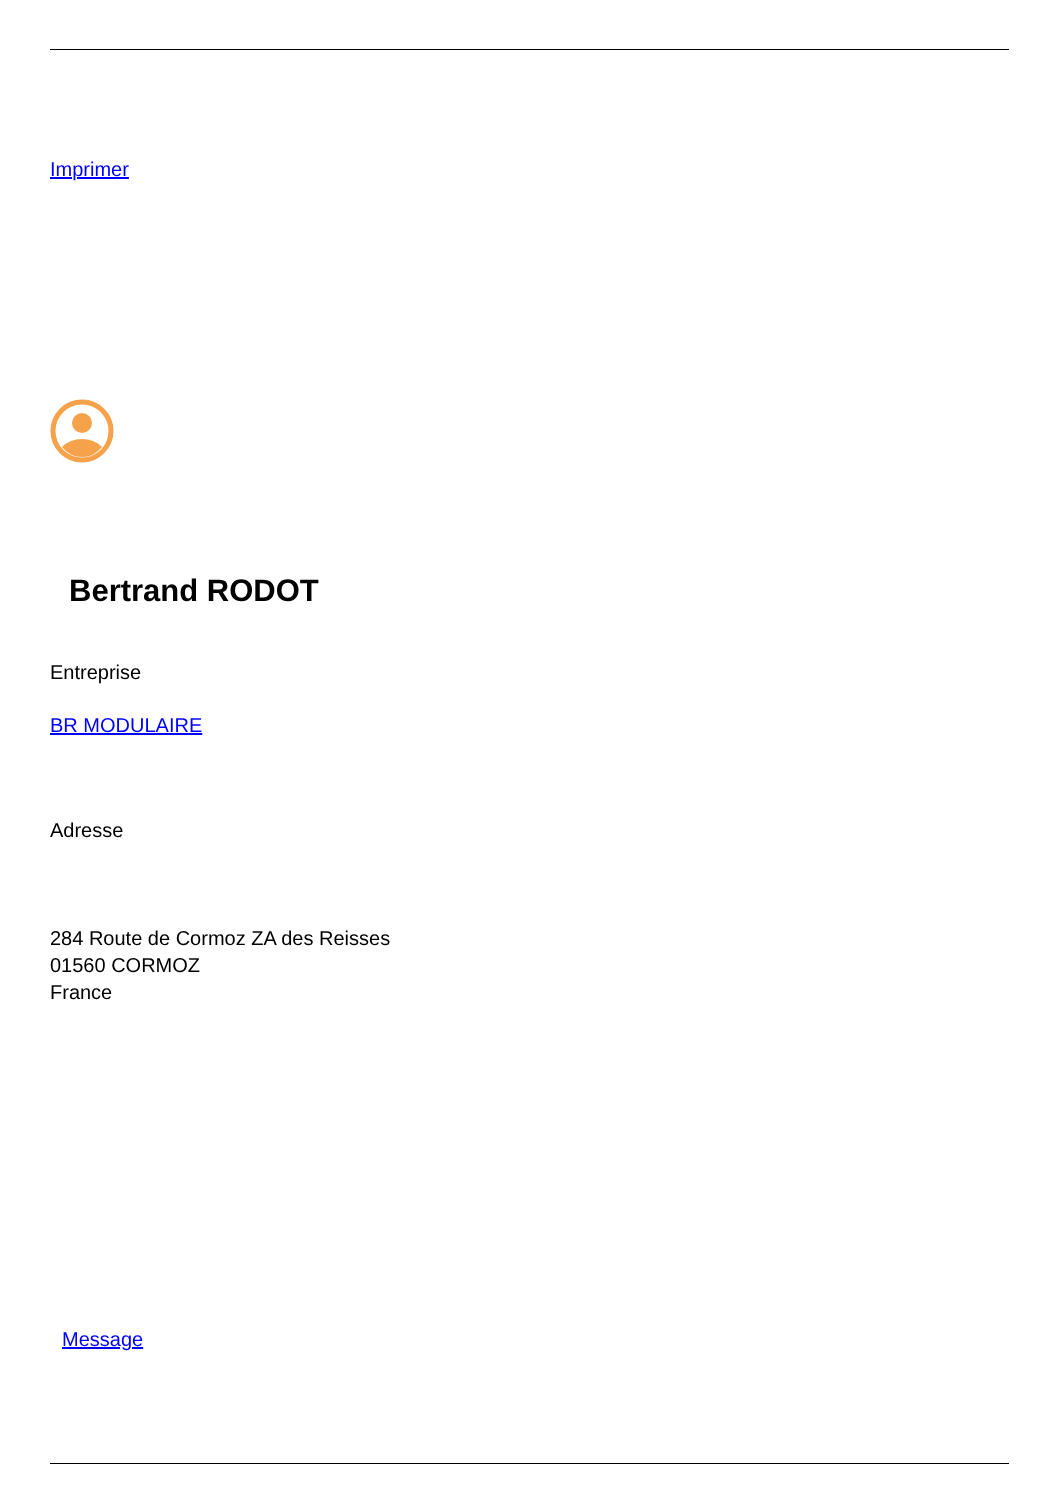Imprimer
Bertrand RODOT
Entreprise
BR MODULAIRE
Adresse
284 Route de Cormoz ZA des Reisses
01560 CORMOZ
France
Message